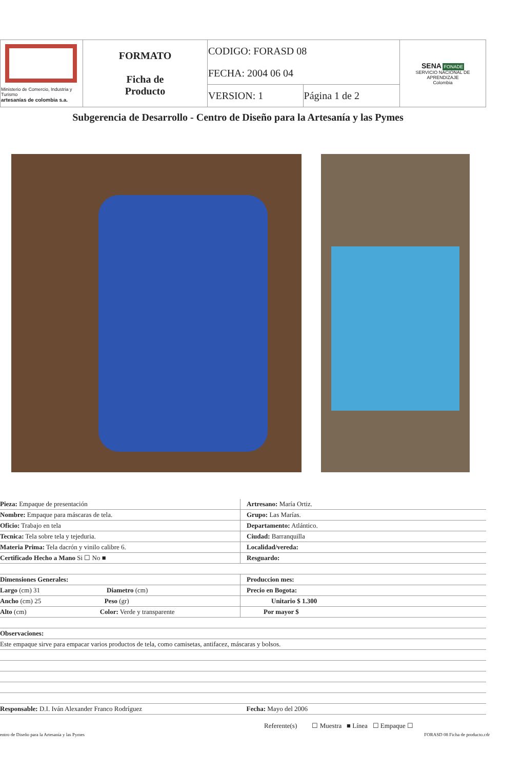| Ministerio de Comercio, Industria y Turismo artesanías de colombia s.a. | FORMATO Ficha de Producto | CODIGO: FORASD 08 | | SENA FONADE SERVICIO NACIONAL DE APRENDIZAJE Colombia |
| | | FECHA: 2004 06 04 | | |
| | | VERSION: 1 | Página 1 de 2 | |
Subgerencia de Desarrollo - Centro de Diseño para la Artesanía y las Pymes
| Pieza: Empaque de presentación | Artresano: María Ortiz. |
| Nombre: Empaque para máscaras de tela. | Grupo: Las Marías. |
| Oficio: Trabajo en tela | Departamento: Atlántico. |
| Tecnica: Tela sobre tela y tejeduria. | Ciudad: Barranquilla |
| Materia Prima: Tela dacrón y vinilo calibre 6. | Localidad/vereda: |
| Certificado Hecho a Mano Si ☐ No ■ | Resguardo: |
| Dimensiones Generales: | Produccion mes: |
| Largo (cm) 31 Diametro (cm) | Precio en Bogota: |
| Ancho (cm) 25 Peso (gr) | Unitario $ 1.300 |
| Alto (cm) Color: Verde y transparente | Por mayor $ |
| Observaciones: | |
| Este empaque sirve para empacar varios productos de tela, como camisetas, antifacez, máscaras y bolsos. | |
| Responsable: D.I. Iván Alexander Franco Rodríguez | Fecha: Mayo del 2006 |
Referente(s) ☐ Muestra ■ Línea ☐ Empaque ☐
entro de Diseño para la Artesanía y las Pymes FORASD 08 Ficha de producto.cdr